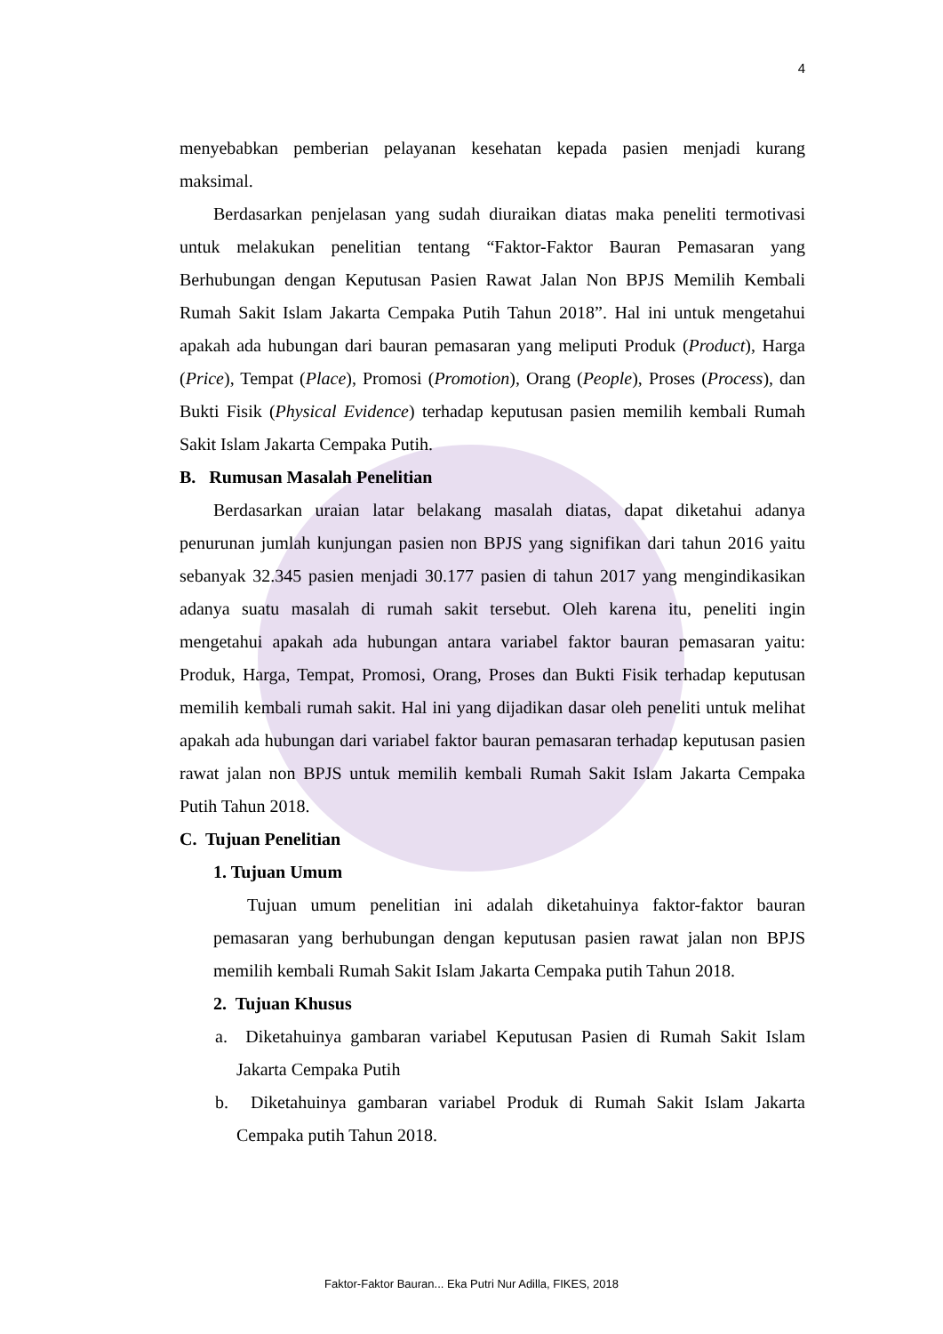4
menyebabkan pemberian pelayanan kesehatan kepada pasien menjadi kurang maksimal.
Berdasarkan penjelasan yang sudah diuraikan diatas maka peneliti termotivasi untuk melakukan penelitian tentang “Faktor-Faktor Bauran Pemasaran yang Berhubungan dengan Keputusan Pasien Rawat Jalan Non BPJS Memilih Kembali Rumah Sakit Islam Jakarta Cempaka Putih Tahun 2018”. Hal ini untuk mengetahui apakah ada hubungan dari bauran pemasaran yang meliputi Produk (Product), Harga (Price), Tempat (Place), Promosi (Promotion), Orang (People), Proses (Process), dan Bukti Fisik (Physical Evidence) terhadap keputusan pasien memilih kembali Rumah Sakit Islam Jakarta Cempaka Putih.
B. Rumusan Masalah Penelitian
Berdasarkan uraian latar belakang masalah diatas, dapat diketahui adanya penurunan jumlah kunjungan pasien non BPJS yang signifikan dari tahun 2016 yaitu sebanyak 32.345 pasien menjadi 30.177 pasien di tahun 2017 yang mengindikasikan adanya suatu masalah di rumah sakit tersebut. Oleh karena itu, peneliti ingin mengetahui apakah ada hubungan antara variabel faktor bauran pemasaran yaitu: Produk, Harga, Tempat, Promosi, Orang, Proses dan Bukti Fisik terhadap keputusan memilih kembali rumah sakit. Hal ini yang dijadikan dasar oleh peneliti untuk melihat apakah ada hubungan dari variabel faktor bauran pemasaran terhadap keputusan pasien rawat jalan non BPJS untuk memilih kembali Rumah Sakit Islam Jakarta Cempaka Putih Tahun 2018.
C. Tujuan Penelitian
1. Tujuan Umum
Tujuan umum penelitian ini adalah diketahuinya faktor-faktor bauran pemasaran yang berhubungan dengan keputusan pasien rawat jalan non BPJS memilih kembali Rumah Sakit Islam Jakarta Cempaka putih Tahun 2018.
2. Tujuan Khusus
a. Diketahuinya gambaran variabel Keputusan Pasien di Rumah Sakit Islam Jakarta Cempaka Putih
b. Diketahuinya gambaran variabel Produk di Rumah Sakit Islam Jakarta Cempaka putih Tahun 2018.
Faktor-Faktor Bauran... Eka Putri Nur Adilla, FIKES, 2018